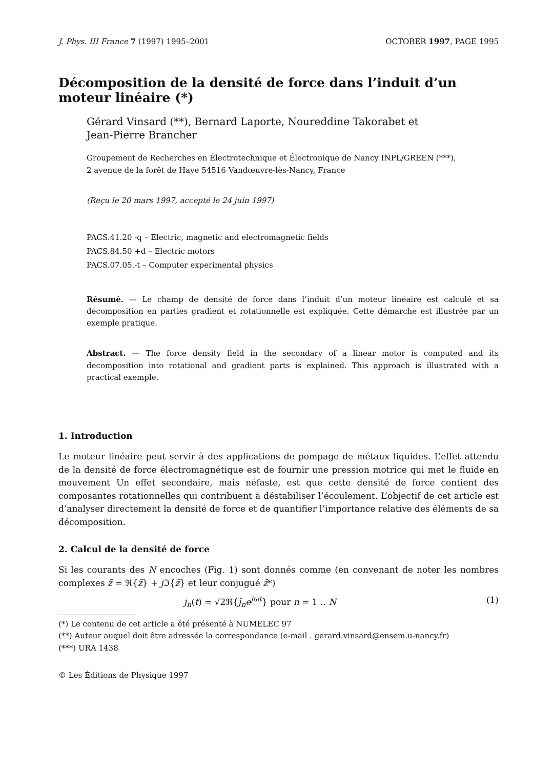J. Phys. III France 7 (1997) 1995–2001 OCTOBER 1997, PAGE 1995
Décomposition de la densité de force dans l’induit d’un moteur linéaire (*)
Gérard Vinsard (**), Bernard Laporte, Noureddine Takorabet et
Jean-Pierre Brancher
Groupement de Recherches en Électrotechnique et Électronique de Nancy INPL/GREEN (***),
2 avenue de la forêt de Haye 54516 Vandœuvre-lès-Nancy, France
(Reçu le 20 mars 1997, accepté le 24 juin 1997)
PACS.41.20 -q – Electric, magnetic and electromagnetic fields
PACS.84.50 +d – Electric motors
PACS.07.05.-t – Computer experimental physics
Résumé. — Le champ de densité de force dans l’induit d’un moteur linéaire est calculé et sa décomposition en parties gradient et rotationnelle est expliquée. Cette démarche est illustrée par un exemple pratique.
Abstract. — The force density field in the secondary of a linear motor is computed and its decomposition into rotational and gradient parts is explained. This approach is illustrated with a practical exemple.
1. Introduction
Le moteur linéaire peut servir à des applications de pompage de métaux liquides. L’effet attendu de la densité de force électromagnétique est de fournir une pression motrice qui met le fluide en mouvement Un effet secondaire, mais néfaste, est que cette densité de force contient des composantes rotationnelles qui contribuent à déstabiliser l’écoulement. L’objectif de cet article est d’analyser directement la densité de force et de quantifier l’importance relative des éléments de sa décomposition.
2. Calcul de la densité de force
Si les courants des N encoches (Fig. 1) sont donnés comme (en convenant de noter les nombres complexes z̄ = ℜ{z̄} + j ℑ{z̄} et leur conjugué z̄*)
j<sub>n</sub>(t) = √2ℜ{j̄<sub>n</sub>e<sup>jωt</sup>} pour n = 1 .. N (1)
(*) Le contenu de cet article a été présenté à NUMELEC 97
(**) Auteur auquel doit être adressée la correspondance (e-mail . gerard.vinsard@ensem.u-nancy.fr)
(***) URA 1438
© Les Éditions de Physique 1997